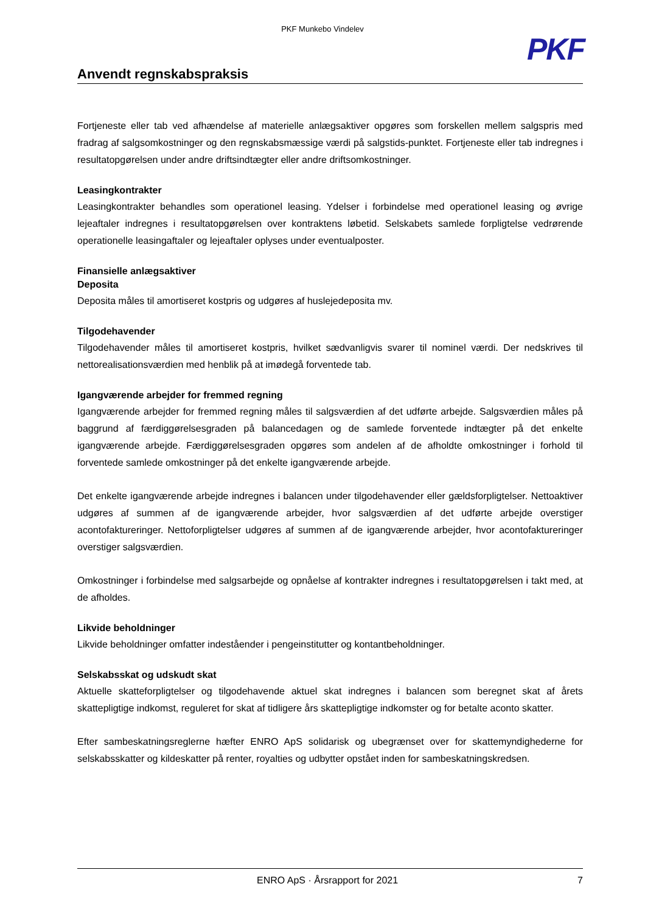PKF Munkebo Vindelev
PKF
Anvendt regnskabspraksis
Fortjeneste eller tab ved afhændelse af materielle anlægsaktiver opgøres som forskellen mellem salgspris med fradrag af salgsomkostninger og den regnskabsmæssige værdi på salgstids-punktet. Fortjeneste eller tab indregnes i resultatopgørelsen under andre driftsindtægter eller andre driftsomkostninger.
Leasingkontrakter
Leasingkontrakter behandles som operationel leasing. Ydelser i forbindelse med operationel leasing og øvrige lejeaftaler indregnes i resultatopgørelsen over kontraktens løbetid. Selskabets samlede forpligtelse vedrørende operationelle leasingaftaler og lejeaftaler oplyses under eventualposter.
Finansielle anlægsaktiver
Deposita
Deposita måles til amortiseret kostpris og udgøres af huslejedeposita mv.
Tilgodehavender
Tilgodehavender måles til amortiseret kostpris, hvilket sædvanligvis svarer til nominel værdi. Der nedskrives til nettorealisationsværdien med henblik på at imødegå forventede tab.
Igangværende arbejder for fremmed regning
Igangværende arbejder for fremmed regning måles til salgsværdien af det udførte arbejde. Salgsværdien måles på baggrund af færdiggørelsesgraden på balancedagen og de samlede forventede indtægter på det enkelte igangværende arbejde. Færdiggørelsesgraden opgøres som andelen af de afholdte omkostninger i forhold til forventede samlede omkostninger på det enkelte igangværende arbejde.
Det enkelte igangværende arbejde indregnes i balancen under tilgodehavender eller gældsforpligtelser. Nettoaktiver udgøres af summen af de igangværende arbejder, hvor salgsværdien af det udførte arbejde overstiger acontofaktureringer. Nettoforpligtelser udgøres af summen af de igangværende arbejder, hvor acontofaktureringer overstiger salgsværdien.
Omkostninger i forbindelse med salgsarbejde og opnåelse af kontrakter indregnes i resultatopgørelsen i takt med, at de afholdes.
Likvide beholdninger
Likvide beholdninger omfatter indeståender i pengeinstitutter og kontantbeholdninger.
Selskabsskat og udskudt skat
Aktuelle skatteforpligtelser og tilgodehavende aktuel skat indregnes i balancen som beregnet skat af årets skattepligtige indkomst, reguleret for skat af tidligere års skattepligtige indkomster og for betalte aconto skatter.
Efter sambeskatningsreglerne hæfter ENRO ApS solidarisk og ubegrænset over for skattemyndighederne for selskabsskatter og kildeskatter på renter, royalties og udbytter opstået inden for sambeskatningskredsen.
ENRO ApS · Årsrapport for 2021 7